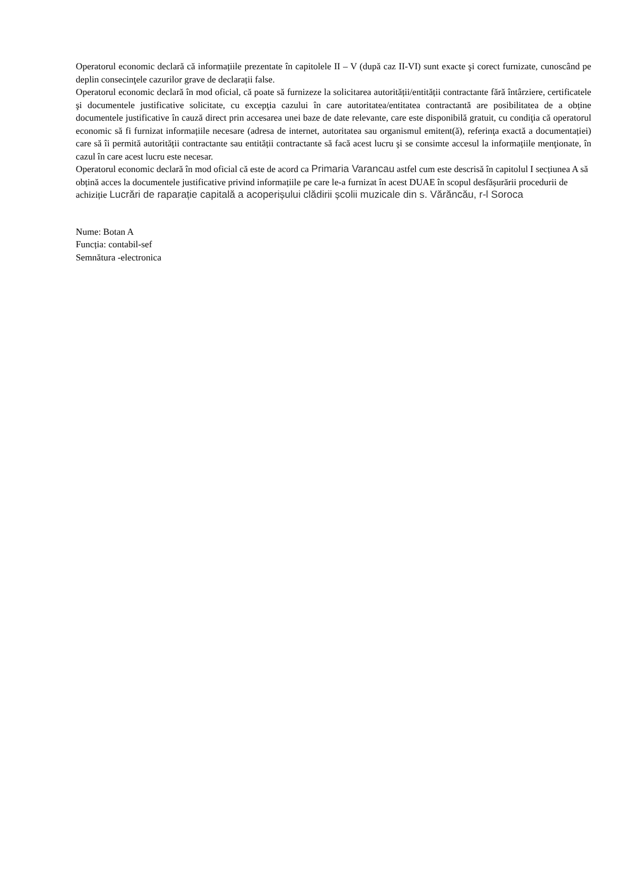Operatorul economic declară că informațiile prezentate în capitolele II – V (după caz II-VI) sunt exacte şi corect furnizate, cunoscând pe deplin consecinţele cazurilor grave de declarații false.
Operatorul economic declară în mod oficial, că poate să furnizeze la solicitarea autorității/entității contractante fără întârziere, certificatele şi documentele justificative solicitate, cu excepţia cazului în care autoritatea/entitatea contractantă are posibilitatea de a obține documentele justificative în cauză direct prin accesarea unei baze de date relevante, care este disponibilă gratuit, cu condiţia că operatorul economic să fi furnizat informațiile necesare (adresa de internet, autoritatea sau organismul emitent(ă), referinţa exactă a documentației) care să îi permită autorității contractante sau entității contractante să facă acest lucru şi se consimte accesul la informațiile menţionate, în cazul în care acest lucru este necesar.
Operatorul economic declară în mod oficial că este de acord ca Primaria Varancau astfel cum este descrisă în capitolul I secțiunea A să obțină acces la documentele justificative privind informațiile pe care le-a furnizat în acest DUAE în scopul desfășurării procedurii de achiziție Lucrări de raparație capitală a acoperișului clădirii școlii muzicale din s. Vărăncău, r-l Soroca
Nume: Botan A
Funcția: contabil-sef
Semnătura -electronica